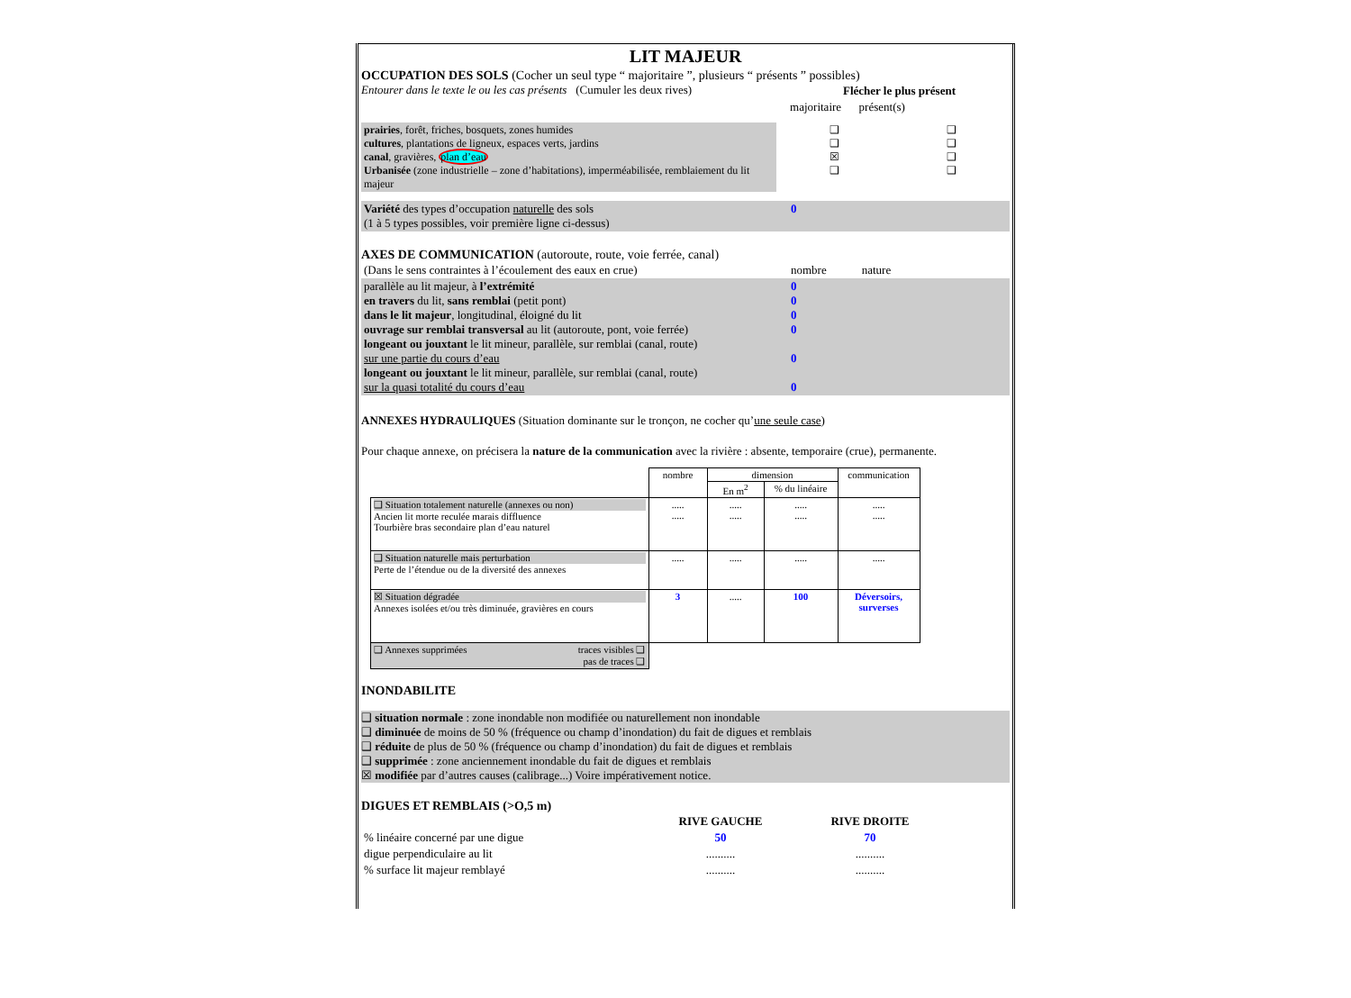LIT MAJEUR
OCCUPATION DES SOLS (Cocher un seul type “ majoritaire ”, plusieurs “ présents ” possibles)
| Entourer dans le texte le ou les cas présents (Cumuler les deux rives) | Flécher le plus présent |
| | majoritaire présent(s) |
| prairies , forêt, friches, bosquets, zones humides cultures , plantations de ligneux, espaces verts, jardins canal , gravières, plan d’eau Urbanisée (zone industrielle – zone d’habitations), imperméabilisée, remblaiement du lit majeur | ❑ ❑ ☒ ❑ | ❑ ❑ ❑ ❑ |
| Variété des types d’occupation naturelle des sols (1 à 5 types possibles, voir première ligne ci-dessus) | 0 |
AXES DE COMMUNICATION (autoroute, route, voie ferrée, canal)
| (Dans le sens contraintes à l’écoulement des eaux en crue) | nombre nature |
| parallèle au lit majeur, à l’extrémité en travers du lit, sans remblai (petit pont) dans le lit majeur , longitudinal, éloigné du lit ouvrage sur remblai transversal au lit (autoroute, pont, voie ferrée) longeant ou jouxtant le lit mineur, parallèle, sur remblai (canal, route) sur une partie du cours d’eau longeant ou jouxtant le lit mineur, parallèle, sur remblai (canal, route) sur la quasi totalité du cours d’eau | 0 0 0 0 0 0 |
ANNEXES HYDRAULIQUES (Situation dominante sur le tronçon, ne cocher qu’une seule case)
Pour chaque annexe, on précisera la nature de la communication avec la rivière : absente, temporaire (crue), permanente.
| | nombre | dimension | | communication |
| | | En m<sup>2</sup> | % du linéaire | |
| ❑ Situation totalement naturelle (annexes ou non) Ancien lit morte reculée marais diffluence Tourbière bras secondaire plan d’eau naturel | ..... ..... | ..... ..... | ..... ..... | ..... ..... |
| ❑ Situation naturelle mais perturbation Perte de l’étendue ou de la diversité des annexes | ..... | ..... | ..... | ..... |
| ☒ Situation dégradée Annexes isolées et/ou très diminuée, gravières en cours | 3 | ..... | 100 | Déversoirs, surverses |
| ❑ Annexes supprimées traces visibles ❑ pas de traces ❑ | | | | |
INONDABILITE
❑ situation normale : zone inondable non modifiée ou naturellement non inondable
❑ diminuée de moins de 50 % (fréquence ou champ d’inondation) du fait de digues et remblais
❑ réduite de plus de 50 % (fréquence ou champ d’inondation) du fait de digues et remblais
❑ supprimée : zone anciennement inondable du fait de digues et remblais
☒ modifiée par d’autres causes (calibrage...) Voire impérativement notice.
DIGUES ET REMBLAIS (>O,5 m)
| | RIVE GAUCHE | RIVE DROITE | |
| % linéaire concerné par une digue | 50 | 70 | |
| digue perpendiculaire au lit | .......... | .......... | |
| % surface lit majeur remblayé | .......... | .......... | |